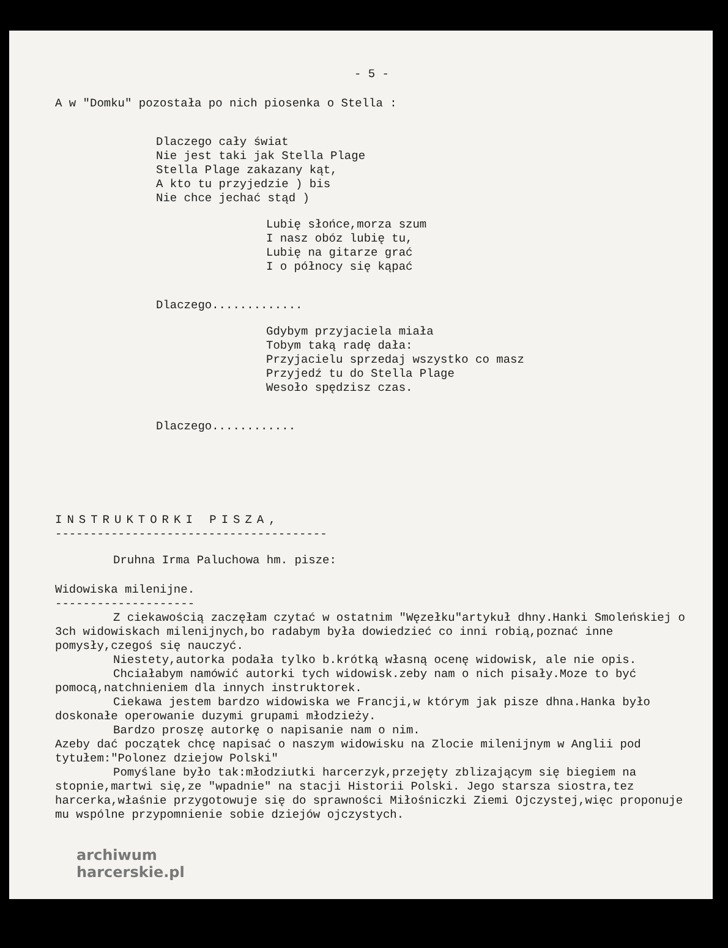- 5 -
A w "Domku" pozostała po nich piosenka o Stella :
Dlaczego cały świat
Nie jest taki jak Stella Plage
Stella Plage zakazany kąt,
A kto tu przyjedzie ) bis
Nie chce jechać stąd )
Lubię słońce,morza szum
I nasz obóz lubię tu,
Lubię na gitarze grać
I o północy się kąpać
Dlaczego.............
Gdybym przyjaciela miała
Tobym taką radę dała:
Przyjacielu sprzedaj wszystko co masz
Przyjedź tu do Stella Plage
Wesoło spędzisz czas.
Dlaczego............
INSTRUKTORKI PISZA,
---------------------------------------
Druhna Irma Paluchowa hm. pisze:
Widowiska milenijne.
--------------------
Z ciekawością zaczęłam czytać w ostatnim "Węzełku"artykuł dhny.Hanki Smoleńskiej o 3ch widowiskach milenijnych,bo radabym była dowiedzieć co inni robią,poznać inne pomysły,czegoś się nauczyć.
Niestety,autorka podała tylko b.krótką własną ocenę widowisk, ale nie opis.
Chciałabym namówić autorki tych widowisk.zeby nam o nich pisały.Moze to być pomocą,natchnieniem dla innych instruktorek.
Ciekawa jestem bardzo widowiska we Francji,w którym jak pisze dhna.Hanka było doskonałe operowanie duzymi grupami młodzieży.
Bardzo proszę autorkę o napisanie nam o nim.
Azeby dać początek chcę napisać o naszym widowisku na Zlocie milenijnym w Anglii pod tytułem:"Polonez dziejow Polski"
Pomyślane było tak:młodziutki harcerzyk,przejęty zblizającym się biegiem na stopnie,martwi się,ze "wpadnie" na stacji Historii Polski. Jego starsza siostra,tez harcerka,właśnie przygotowuje się do sprawności Miłośniczki Ziemi Ojczystej,więc proponuje mu wspólne przypomnienie sobie dziejów ojczystych.
archiwum
harcerskie.pl